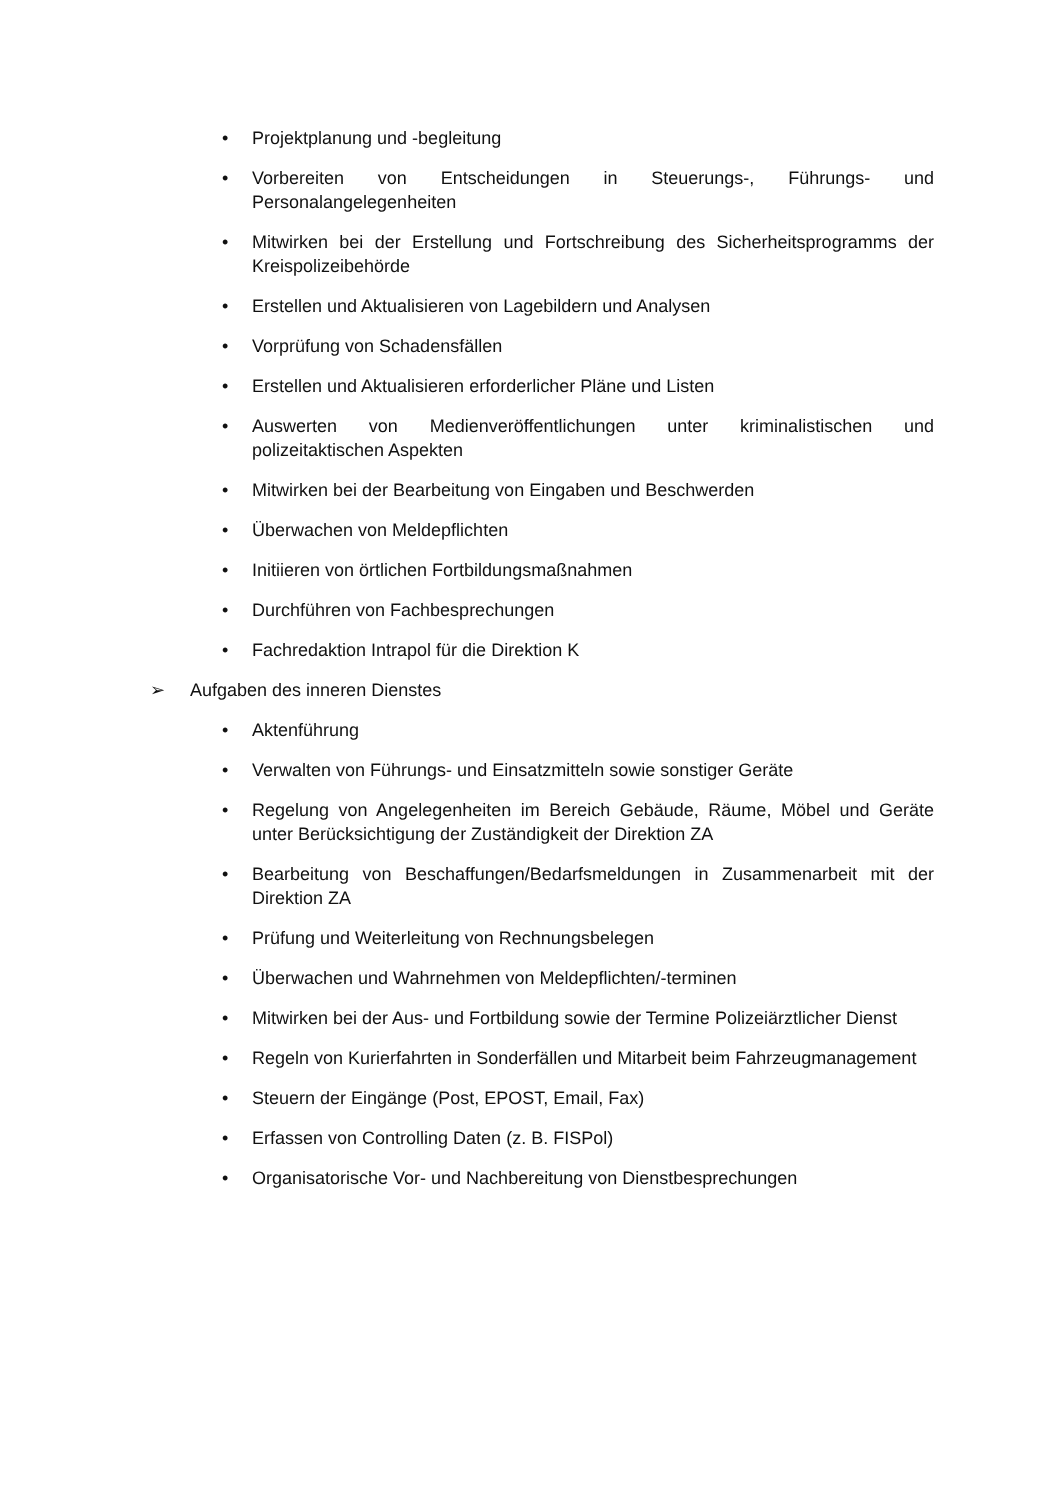• Projektplanung und -begleitung
• Vorbereiten von Entscheidungen in Steuerungs-, Führungs- und Personalangelegenheiten
• Mitwirken bei der Erstellung und Fortschreibung des Sicherheitsprogramms der Kreispolizeibehörde
• Erstellen und Aktualisieren von Lagebildern und Analysen
• Vorprüfung von Schadensfällen
• Erstellen und Aktualisieren erforderlicher Pläne und Listen
• Auswerten von Medienveröffentlichungen unter kriminalistischen und polizeitaktischen Aspekten
• Mitwirken bei der Bearbeitung von Eingaben und Beschwerden
• Überwachen von Meldepflichten
• Initiieren von örtlichen Fortbildungsmaßnahmen
• Durchführen von Fachbesprechungen
• Fachredaktion Intrapol für die Direktion K
➢ Aufgaben des inneren Dienstes
• Aktenführung
• Verwalten von Führungs- und Einsatzmitteln sowie sonstiger Geräte
• Regelung von Angelegenheiten im Bereich Gebäude, Räume, Möbel und Geräte unter Berücksichtigung der Zuständigkeit der Direktion ZA
• Bearbeitung von Beschaffungen/Bedarfsmeldungen in Zusammenarbeit mit der Direktion ZA
• Prüfung und Weiterleitung von Rechnungsbelegen
• Überwachen und Wahrnehmen von Meldepflichten/-terminen
• Mitwirken bei der Aus- und Fortbildung sowie der Termine Polizeiärztlicher Dienst
• Regeln von Kurierfahrten in Sonderfällen und Mitarbeit beim Fahrzeugmanagement
• Steuern der Eingänge (Post, EPOST, Email, Fax)
• Erfassen von Controlling Daten (z. B. FISPol)
• Organisatorische Vor- und Nachbereitung von Dienstbesprechungen